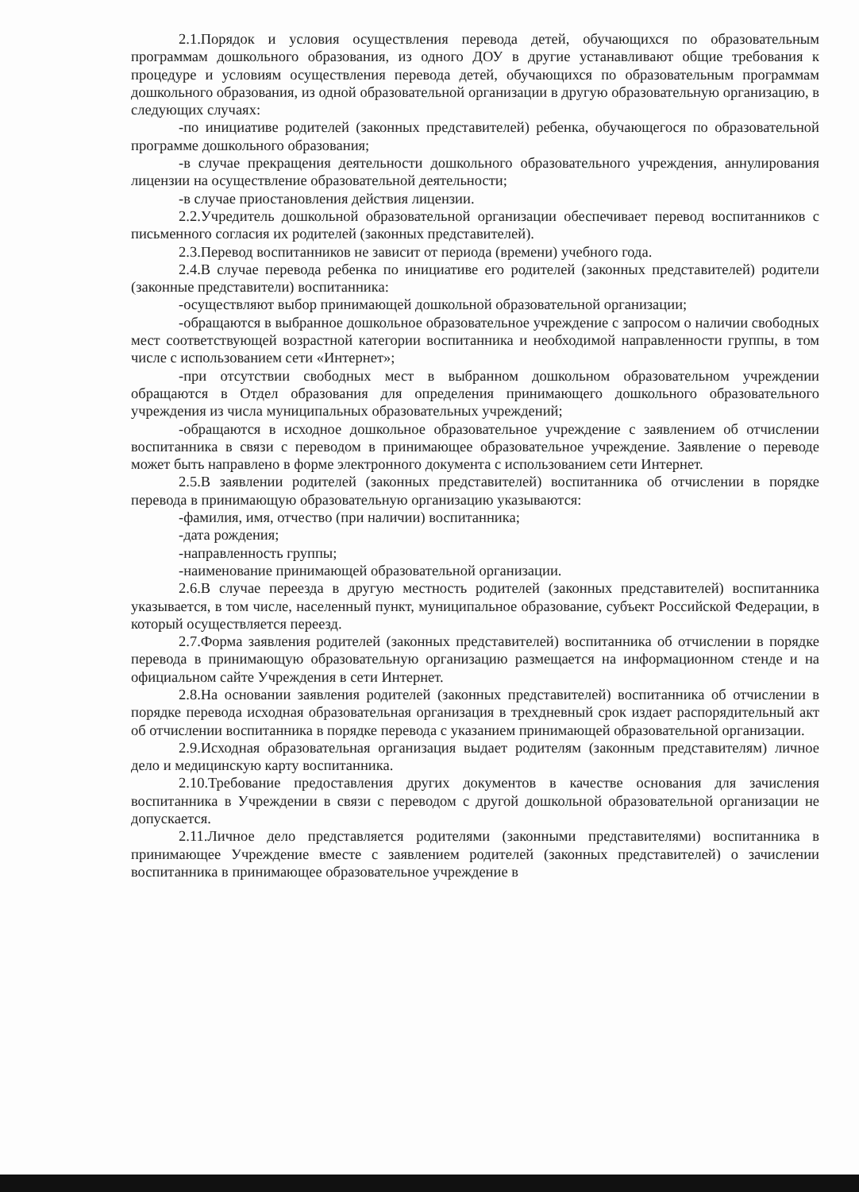2.1.Порядок и условия осуществления перевода детей, обучающихся по образовательным программам дошкольного образования, из одного ДОУ в другие устанавливают общие требования к процедуре и условиям осуществления перевода детей, обучающихся по образовательным программам дошкольного образования, из одной образовательной организации в другую образовательную организацию, в следующих случаях:
-по инициативе родителей (законных представителей) ребенка, обучающегося по образовательной программе дошкольного образования;
-в случае прекращения деятельности дошкольного образовательного учреждения, аннулирования лицензии на осуществление образовательной деятельности;
-в случае приостановления действия лицензии.
2.2.Учредитель дошкольной образовательной организации обеспечивает перевод воспитанников с письменного согласия их родителей (законных представителей).
2.3.Перевод воспитанников не зависит от периода (времени) учебного года.
2.4.В случае перевода ребенка по инициативе его родителей (законных представителей) родители (законные представители) воспитанника:
-осуществляют выбор принимающей дошкольной образовательной организации;
-обращаются в выбранное дошкольное образовательное учреждение с запросом о наличии свободных мест соответствующей возрастной категории воспитанника и необходимой направленности группы, в том числе с использованием сети «Интернет»;
-при отсутствии свободных мест в выбранном дошкольном образовательном учреждении обращаются в Отдел образования для определения принимающего дошкольного образовательного учреждения из числа муниципальных образовательных учреждений;
-обращаются в исходное дошкольное образовательное учреждение с заявлением об отчислении воспитанника в связи с переводом в принимающее образовательное учреждение. Заявление о переводе может быть направлено в форме электронного документа с использованием сети Интернет.
2.5.В заявлении родителей (законных представителей) воспитанника об отчислении в порядке перевода в принимающую образовательную организацию указываются:
-фамилия, имя, отчество (при наличии) воспитанника;
-дата рождения;
-направленность группы;
-наименование принимающей образовательной организации.
2.6.В случае переезда в другую местность родителей (законных представителей) воспитанника указывается, в том числе, населенный пункт, муниципальное образование, субъект Российской Федерации, в который осуществляется переезд.
2.7.Форма заявления родителей (законных представителей) воспитанника об отчислении в порядке перевода в принимающую образовательную организацию размещается на информационном стенде и на официальном сайте Учреждения в сети Интернет.
2.8.На основании заявления родителей (законных представителей) воспитанника об отчислении в порядке перевода исходная образовательная организация в трехдневный срок издает распорядительный акт об отчислении воспитанника в порядке перевода с указанием принимающей образовательной организации.
2.9.Исходная образовательная организация выдает родителям (законным представителям) личное дело и медицинскую карту воспитанника.
2.10.Требование предоставления других документов в качестве основания для зачисления воспитанника в Учреждении в связи с переводом с другой дошкольной образовательной организации не допускается.
2.11.Личное дело представляется родителями (законными представителями) воспитанника в принимающее Учреждение вместе с заявлением родителей (законных представителей) о зачислении воспитанника в принимающее образовательное учреждение в